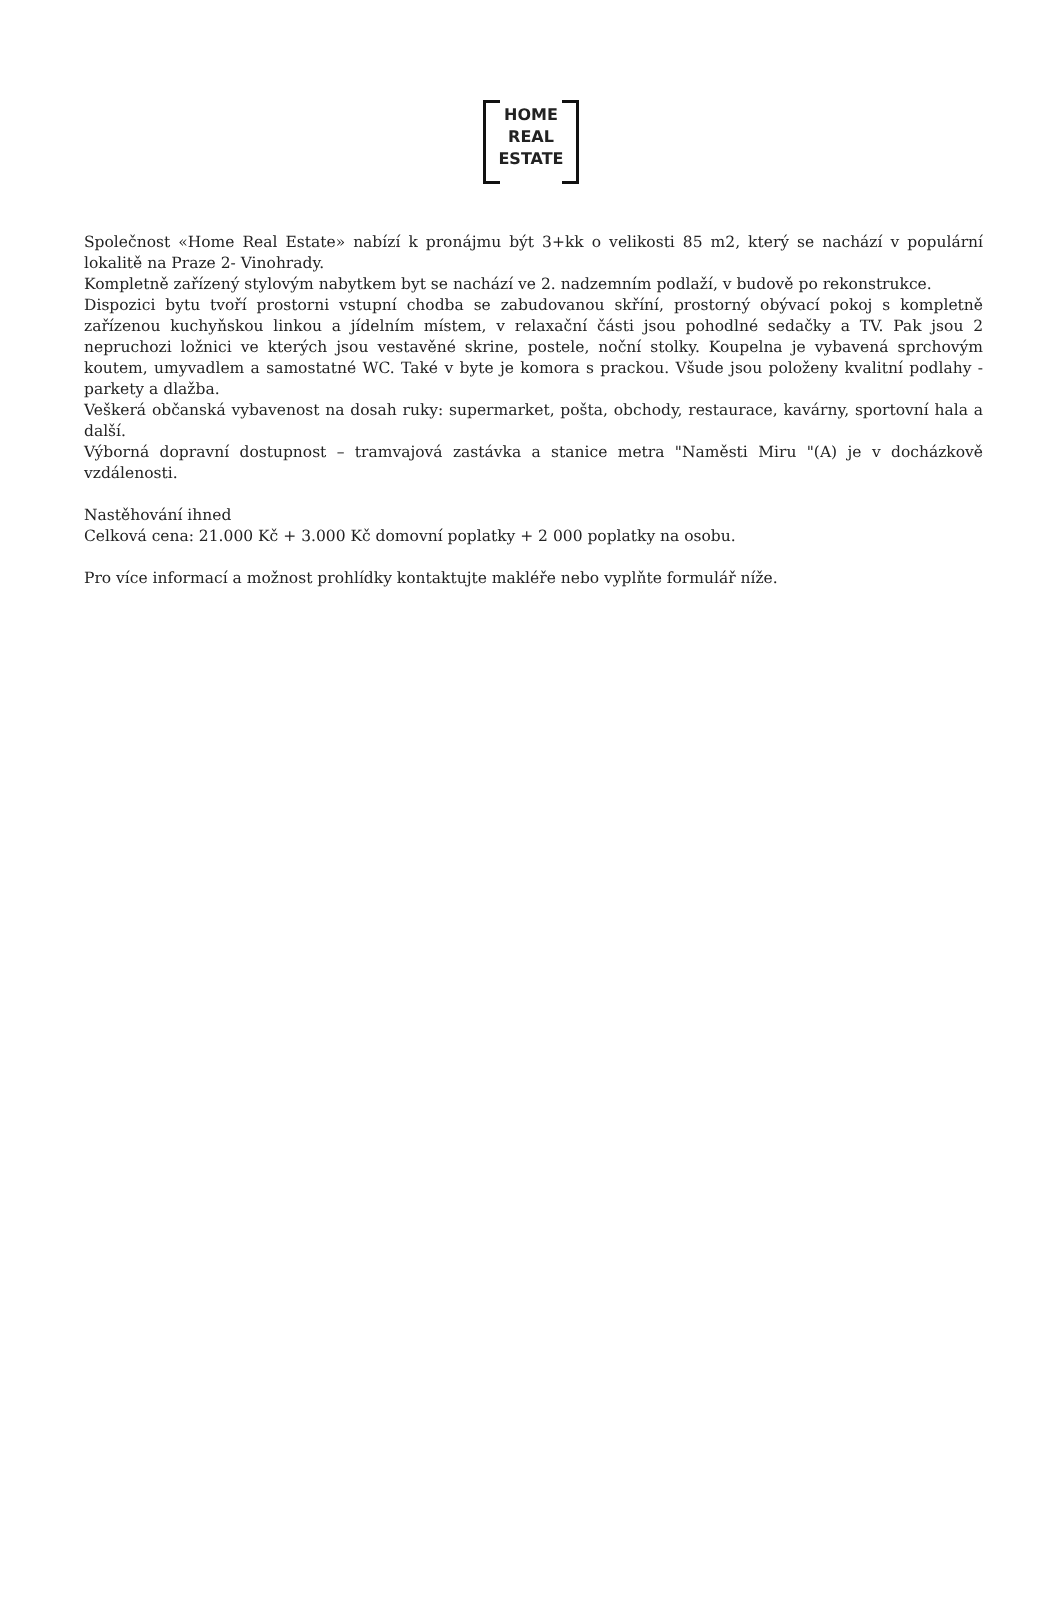HOME
REAL
ESTATE
Společnost «Home Real Estate» nabízí k pronájmu být 3+kk o velikosti 85 m2, který se nachází v populární lokalitě na Praze 2- Vinohrady.
Kompletně zařízený stylovým nabytkem byt se nachází ve 2. nadzemním podlaží, v budově po rekonstrukce.
Dispozici bytu tvoří prostorni vstupní chodba se zabudovanou skříní, prostorný obývací pokoj s kompletně zařízenou kuchyňskou linkou a jídelním místem, v relaxační části jsou pohodlné sedačky a TV. Pak jsou 2 nepruchozi ložnici ve kterých jsou vestavěné skrine, postele, noční stolky. Koupelna je vybavená sprchovým koutem, umyvadlem a samostatné WC. Také v byte je komora s prackou. Všude jsou položeny kvalitní podlahy - parkety a dlažba.
Veškerá občanská vybavenost na dosah ruky: supermarket, pošta, obchody, restaurace, kavárny, sportovní hala a další.
Výborná dopravní dostupnost – tramvajová zastávka a stanice metra "Naměsti Miru "(A) je v docházkově vzdálenosti.
Nastěhování ihned
Celková cena: 21.000 Kč + 3.000 Kč domovní poplatky + 2 000 poplatky na osobu.
Pro více informací a možnost prohlídky kontaktujte makléře nebo vyplňte formulář níže.